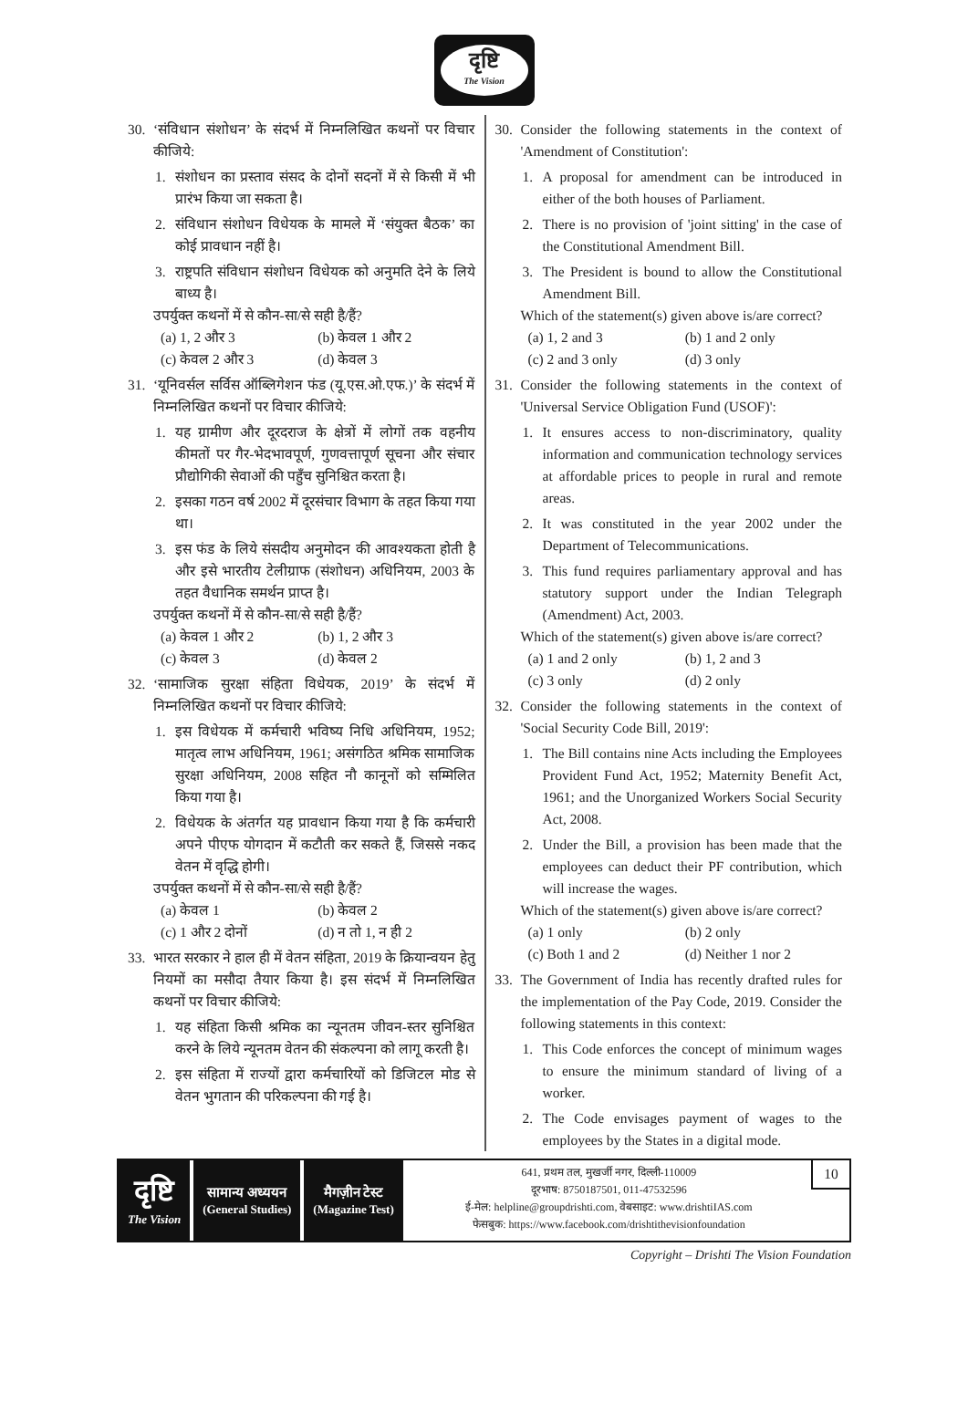दृष्टि
The Vision
30. ‘संविधान संशोधन’ के संदर्भ में निम्नलिखित कथनों पर विचार कीजिये:
1. संशोधन का प्रस्ताव संसद के दोनों सदनों में से किसी में भी प्रारंभ किया जा सकता है।
2. संविधान संशोधन विधेयक के मामले में ‘संयुक्त बैठक’ का कोई प्रावधान नहीं है।
3. राष्ट्रपति संविधान संशोधन विधेयक को अनुमति देने के लिये बाध्य है।
उपर्युक्त कथनों में से कौन-सा/से सही है/हैं?
(a) 1, 2 और 3
(b) केवल 1 और 2
(c) केवल 2 और 3
(d) केवल 3
31. ‘यूनिवर्सल सर्विस ऑब्लिगेशन फंड (यू.एस.ओ.एफ.)’ के संदर्भ में निम्नलिखित कथनों पर विचार कीजिये:
1. यह ग्रामीण और दूरदराज के क्षेत्रों में लोगों तक वहनीय कीमतों पर गैर-भेदभावपूर्ण, गुणवत्तापूर्ण सूचना और संचार प्रौद्योगिकी सेवाओं की पहुँच सुनिश्चित करता है।
2. इसका गठन वर्ष 2002 में दूरसंचार विभाग के तहत किया गया था।
3. इस फंड के लिये संसदीय अनुमोदन की आवश्यकता होती है और इसे भारतीय टेलीग्राफ (संशोधन) अधिनियम, 2003 के तहत वैधानिक समर्थन प्राप्त है।
उपर्युक्त कथनों में से कौन-सा/से सही है/हैं?
(a) केवल 1 और 2
(b) 1, 2 और 3
(c) केवल 3
(d) केवल 2
32. ‘सामाजिक सुरक्षा संहिता विधेयक, 2019’ के संदर्भ में निम्नलिखित कथनों पर विचार कीजिये:
1. इस विधेयक में कर्मचारी भविष्य निधि अधिनियम, 1952; मातृत्व लाभ अधिनियम, 1961; असंगठित श्रमिक सामाजिक सुरक्षा अधिनियम, 2008 सहित नौ कानूनों को सम्मिलित किया गया है।
2. विधेयक के अंतर्गत यह प्रावधान किया गया है कि कर्मचारी अपने पीएफ योगदान में कटौती कर सकते हैं, जिससे नकद वेतन में वृद्धि होगी।
उपर्युक्त कथनों में से कौन-सा/से सही है/हैं?
(a) केवल 1
(b) केवल 2
(c) 1 और 2 दोनों
(d) न तो 1, न ही 2
33. भारत सरकार ने हाल ही में वेतन संहिता, 2019 के क्रियान्वयन हेतु नियमों का मसौदा तैयार किया है। इस संदर्भ में निम्नलिखित कथनों पर विचार कीजिये:
1. यह संहिता किसी श्रमिक का न्यूनतम जीवन-स्तर सुनिश्चित करने के लिये न्यूनतम वेतन की संकल्पना को लागू करती है।
2. इस संहिता में राज्यों द्वारा कर्मचारियों को डिजिटल मोड से वेतन भुगतान की परिकल्पना की गई है।
30. Consider the following statements in the context of 'Amendment of Constitution':
1. A proposal for amendment can be introduced in either of the both houses of Parliament.
2. There is no provision of 'joint sitting' in the case of the Constitutional Amendment Bill.
3. The President is bound to allow the Constitutional Amendment Bill.
Which of the statement(s) given above is/are correct?
(a) 1, 2 and 3
(b) 1 and 2 only
(c) 2 and 3 only
(d) 3 only
31. Consider the following statements in the context of 'Universal Service Obligation Fund (USOF)':
1. It ensures access to non-discriminatory, quality information and communication technology services at affordable prices to people in rural and remote areas.
2. It was constituted in the year 2002 under the Department of Telecommunications.
3. This fund requires parliamentary approval and has statutory support under the Indian Telegraph (Amendment) Act, 2003.
Which of the statement(s) given above is/are correct?
(a) 1 and 2 only
(b) 1, 2 and 3
(c) 3 only
(d) 2 only
32. Consider the following statements in the context of 'Social Security Code Bill, 2019':
1. The Bill contains nine Acts including the Employees Provident Fund Act, 1952; Maternity Benefit Act, 1961; and the Unorganized Workers Social Security Act, 2008.
2. Under the Bill, a provision has been made that the employees can deduct their PF contribution, which will increase the wages.
Which of the statement(s) given above is/are correct?
(a) 1 only
(b) 2 only
(c) Both 1 and 2
(d) Neither 1 nor 2
33. The Government of India has recently drafted rules for the implementation of the Pay Code, 2019. Consider the following statements in this context:
1. This Code enforces the concept of minimum wages to ensure the minimum standard of living of a worker.
2. The Code envisages payment of wages to the employees by the States in a digital mode.
दृष्टि
The Vision
सामान्य अध्ययन
(General Studies)
मैगज़ीन टेस्ट
(Magazine Test)
641, प्रथम तल, मुखर्जी नगर, दिल्ली-110009
दूरभाष: 8750187501, 011-47532596
ई-मेल: helpline@groupdrishti.com, वेबसाइट: www.drishtiIAS.com
फेसबुक: https://www.facebook.com/drishtithevisionfoundation
10
Copyright – Drishti The Vision Foundation